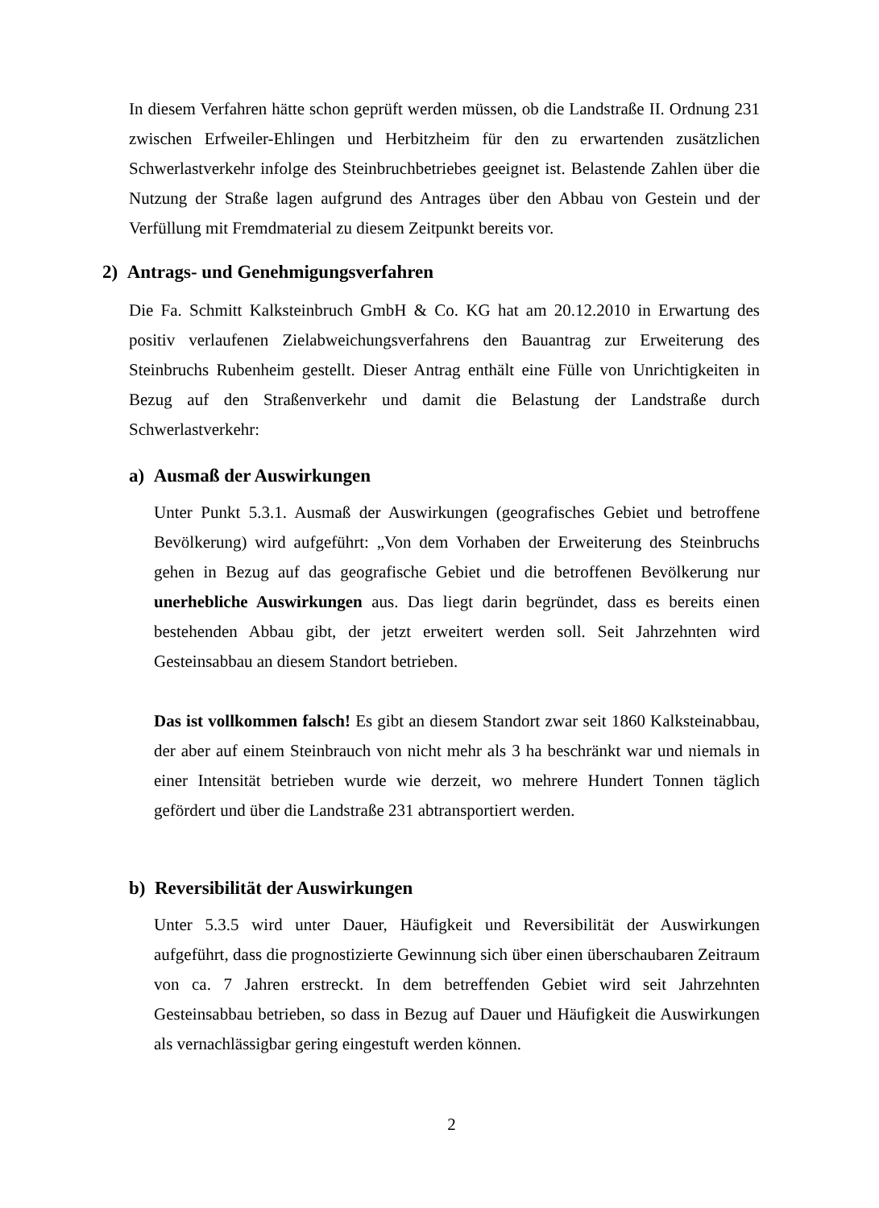In diesem Verfahren hätte schon geprüft werden müssen, ob die Landstraße II. Ordnung 231 zwischen Erfweiler-Ehlingen und Herbitzheim für den zu erwartenden zusätzlichen Schwerlastverkehr infolge des Steinbruchbetriebes geeignet ist. Belastende Zahlen über die Nutzung der Straße lagen aufgrund des Antrages über den Abbau von Gestein und der Verfüllung mit Fremdmaterial zu diesem Zeitpunkt bereits vor.
2) Antrags- und Genehmigungsverfahren
Die Fa. Schmitt Kalksteinbruch GmbH & Co. KG hat am 20.12.2010 in Erwartung des positiv verlaufenen Zielabweichungsverfahrens den Bauantrag zur Erweiterung des Steinbruchs Rubenheim gestellt. Dieser Antrag enthält eine Fülle von Unrichtigkeiten in Bezug auf den Straßenverkehr und damit die Belastung der Landstraße durch Schwerlastverkehr:
a) Ausmaß der Auswirkungen
Unter Punkt 5.3.1. Ausmaß der Auswirkungen (geografisches Gebiet und betroffene Bevölkerung) wird aufgeführt: „Von dem Vorhaben der Erweiterung des Steinbruchs gehen in Bezug auf das geografische Gebiet und die betroffenen Bevölkerung nur unerhebliche Auswirkungen aus. Das liegt darin begründet, dass es bereits einen bestehenden Abbau gibt, der jetzt erweitert werden soll. Seit Jahrzehnten wird Gesteinsabbau an diesem Standort betrieben.
Das ist vollkommen falsch! Es gibt an diesem Standort zwar seit 1860 Kalksteinabbau, der aber auf einem Steinbrauch von nicht mehr als 3 ha beschränkt war und niemals in einer Intensität betrieben wurde wie derzeit, wo mehrere Hundert Tonnen täglich gefördert und über die Landstraße 231 abtransportiert werden.
b) Reversibilität der Auswirkungen
Unter 5.3.5 wird unter Dauer, Häufigkeit und Reversibilität der Auswirkungen aufgeführt, dass die prognostizierte Gewinnung sich über einen überschaubaren Zeitraum von ca. 7 Jahren erstreckt. In dem betreffenden Gebiet wird seit Jahrzehnten Gesteinsabbau betrieben, so dass in Bezug auf Dauer und Häufigkeit die Auswirkungen als vernachlässigbar gering eingestuft werden können.
2